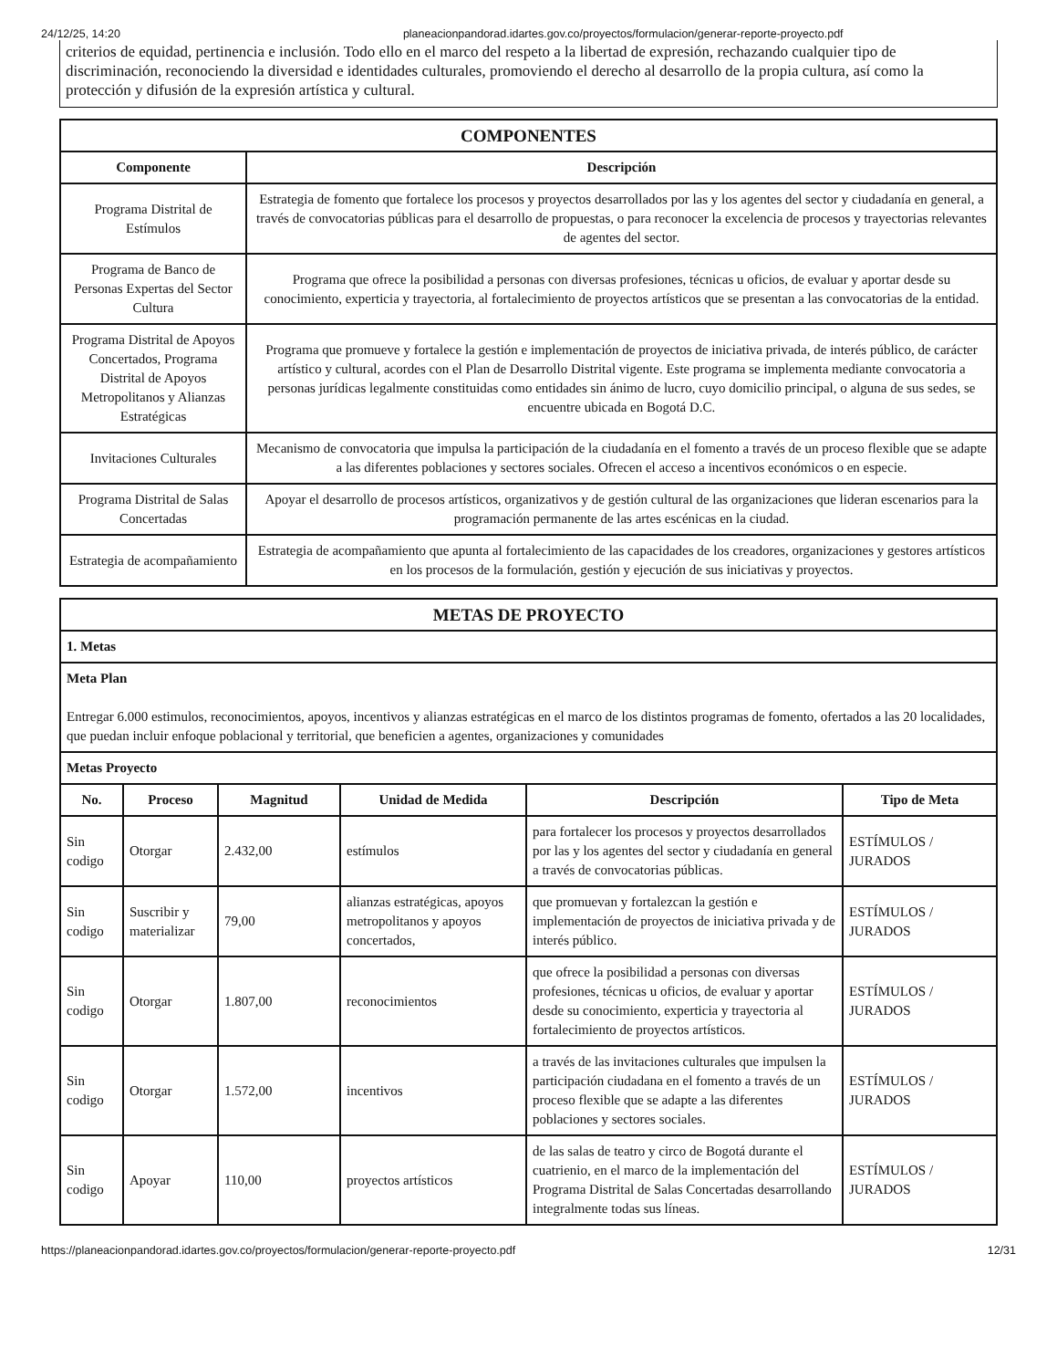24/12/25, 14:20 planeacionpandorad.idartes.gov.co/proyectos/formulacion/generar-reporte-proyecto.pdf
criterios de equidad, pertinencia e inclusión. Todo ello en el marco del respeto a la libertad de expresión, rechazando cualquier tipo de discriminación, reconociendo la diversidad e identidades culturales, promoviendo el derecho al desarrollo de la propia cultura, así como la protección y difusión de la expresión artística y cultural.
| COMPONENTES | |
| --- | --- |
| Componente | Descripción |
| Programa Distrital de Estímulos | Estrategia de fomento que fortalece los procesos y proyectos desarrollados por las y los agentes del sector y ciudadanía en general, a través de convocatorias públicas para el desarrollo de propuestas, o para reconocer la excelencia de procesos y trayectorias relevantes de agentes del sector. |
| Programa de Banco de Personas Expertas del Sector Cultura | Programa que ofrece la posibilidad a personas con diversas profesiones, técnicas u oficios, de evaluar y aportar desde su conocimiento, experticia y trayectoria, al fortalecimiento de proyectos artísticos que se presentan a las convocatorias de la entidad. |
| Programa Distrital de Apoyos Concertados, Programa Distrital de Apoyos Metropolitanos y Alianzas Estratégicas | Programa que promueve y fortalece la gestión e implementación de proyectos de iniciativa privada, de interés público, de carácter artístico y cultural, acordes con el Plan de Desarrollo Distrital vigente. Este programa se implementa mediante convocatoria a personas jurídicas legalmente constituidas como entidades sin ánimo de lucro, cuyo domicilio principal, o alguna de sus sedes, se encuentre ubicada en Bogotá D.C. |
| Invitaciones Culturales | Mecanismo de convocatoria que impulsa la participación de la ciudadanía en el fomento a través de un proceso flexible que se adapte a las diferentes poblaciones y sectores sociales. Ofrecen el acceso a incentivos económicos o en especie. |
| Programa Distrital de Salas Concertadas | Apoyar el desarrollo de procesos artísticos, organizativos y de gestión cultural de las organizaciones que lideran escenarios para la programación permanente de las artes escénicas en la ciudad. |
| Estrategia de acompañamiento | Estrategia de acompañamiento que apunta al fortalecimiento de las capacidades de los creadores, organizaciones y gestores artísticos en los procesos de la formulación, gestión y ejecución de sus iniciativas y proyectos. |
| METAS DE PROYECTO | | | | | |
| --- | --- | --- | --- | --- | --- |
| 1. Metas | | | | | |
| Meta Plan Entregar 6.000 estimulos, reconocimientos, apoyos, incentivos y alianzas estratégicas en el marco de los distintos programas de fomento, ofertados a las 20 localidades, que puedan incluir enfoque poblacional y territorial, que beneficien a agentes, organizaciones y comunidades | | | | | |
| Metas Proyecto | | | | | |
| No. | Proceso | Magnitud | Unidad de Medida | Descripción | Tipo de Meta |
| Sin codigo | Otorgar | 2.432,00 | estímulos | para fortalecer los procesos y proyectos desarrollados por las y los agentes del sector y ciudadanía en general a través de convocatorias públicas. | ESTÍMULOS / JURADOS |
| Sin codigo | Suscribir y materializar | 79,00 | alianzas estratégicas, apoyos metropolitanos y apoyos concertados, | que promuevan y fortalezcan la gestión e implementación de proyectos de iniciativa privada y de interés público. | ESTÍMULOS / JURADOS |
| Sin codigo | Otorgar | 1.807,00 | reconocimientos | que ofrece la posibilidad a personas con diversas profesiones, técnicas u oficios, de evaluar y aportar desde su conocimiento, experticia y trayectoria al fortalecimiento de proyectos artísticos. | ESTÍMULOS / JURADOS |
| Sin codigo | Otorgar | 1.572,00 | incentivos | a través de las invitaciones culturales que impulsen la participación ciudadana en el fomento a través de un proceso flexible que se adapte a las diferentes poblaciones y sectores sociales. | ESTÍMULOS / JURADOS |
| Sin codigo | Apoyar | 110,00 | proyectos artísticos | de las salas de teatro y circo de Bogotá durante el cuatrienio, en el marco de la implementación del Programa Distrital de Salas Concertadas desarrollando integralmente todas sus líneas. | ESTÍMULOS / JURADOS |
https://planeacionpandorad.idartes.gov.co/proyectos/formulacion/generar-reporte-proyecto.pdf 12/31